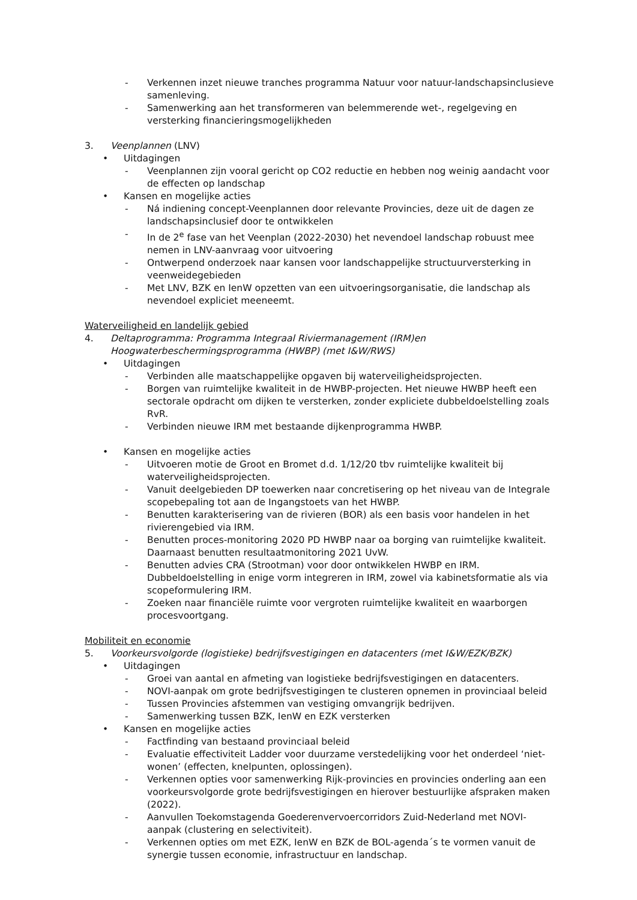- Verkennen inzet nieuwe tranches programma Natuur voor natuur-landschapsinclusieve samenleving.
- Samenwerking aan het transformeren van belemmerende wet-, regelgeving en versterking financieringsmogelijkheden
3. Veenplannen (LNV)
• Uitdagingen
- Veenplannen zijn vooral gericht op CO2 reductie en hebben nog weinig aandacht voor de effecten op landschap
• Kansen en mogelijke acties
- Ná indiening concept-Veenplannen door relevante Provincies, deze uit de dagen ze landschapsinclusief door te ontwikkelen
- In de 2<sup>e</sup> fase van het Veenplan (2022-2030) het nevendoel landschap robuust mee nemen in LNV-aanvraag voor uitvoering
- Ontwerpend onderzoek naar kansen voor landschappelijke structuurversterking in veenweidegebieden
- Met LNV, BZK en IenW opzetten van een uitvoeringsorganisatie, die landschap als nevendoel expliciet meeneemt.
Waterveiligheid en landelijk gebied
4. Deltaprogramma: Programma Integraal Riviermanagement (IRM)en Hoogwaterbeschermingsprogramma (HWBP) (met I&W/RWS)
• Uitdagingen
- Verbinden alle maatschappelijke opgaven bij waterveiligheidsprojecten.
- Borgen van ruimtelijke kwaliteit in de HWBP-projecten. Het nieuwe HWBP heeft een sectorale opdracht om dijken te versterken, zonder expliciete dubbeldoelstelling zoals RvR.
- Verbinden nieuwe IRM met bestaande dijkenprogramma HWBP.
• Kansen en mogelijke acties
- Uitvoeren motie de Groot en Bromet d.d. 1/12/20 tbv ruimtelijke kwaliteit bij waterveiligheidsprojecten.
- Vanuit deelgebieden DP toewerken naar concretisering op het niveau van de Integrale scopebepaling tot aan de Ingangstoets van het HWBP.
- Benutten karakterisering van de rivieren (BOR) als een basis voor handelen in het rivierengebied via IRM.
- Benutten proces-monitoring 2020 PD HWBP naar oa borging van ruimtelijke kwaliteit. Daarnaast benutten resultaatmonitoring 2021 UvW.
- Benutten advies CRA (Strootman) voor door ontwikkelen HWBP en IRM. Dubbeldoelstelling in enige vorm integreren in IRM, zowel via kabinetsformatie als via scopeformulering IRM.
- Zoeken naar financiële ruimte voor vergroten ruimtelijke kwaliteit en waarborgen procesvoortgang.
Mobiliteit en economie
5. Voorkeursvolgorde (logistieke) bedrijfsvestigingen en datacenters (met I&W/EZK/BZK)
• Uitdagingen
- Groei van aantal en afmeting van logistieke bedrijfsvestigingen en datacenters.
- NOVI-aanpak om grote bedrijfsvestigingen te clusteren opnemen in provinciaal beleid
- Tussen Provincies afstemmen van vestiging omvangrijk bedrijven.
- Samenwerking tussen BZK, IenW en EZK versterken
• Kansen en mogelijke acties
- Factfinding van bestaand provinciaal beleid
- Evaluatie effectiviteit Ladder voor duurzame verstedelijking voor het onderdeel ‘niet-wonen’ (effecten, knelpunten, oplossingen).
- Verkennen opties voor samenwerking Rijk-provincies en provincies onderling aan een voorkeursvolgorde grote bedrijfsvestigingen en hierover bestuurlijke afspraken maken (2022).
- Aanvullen Toekomstagenda Goederenvervoercorridors Zuid-Nederland met NOVI-aanpak (clustering en selectiviteit).
- Verkennen opties om met EZK, IenW en BZK de BOL-agenda´s te vormen vanuit de synergie tussen economie, infrastructuur en landschap.